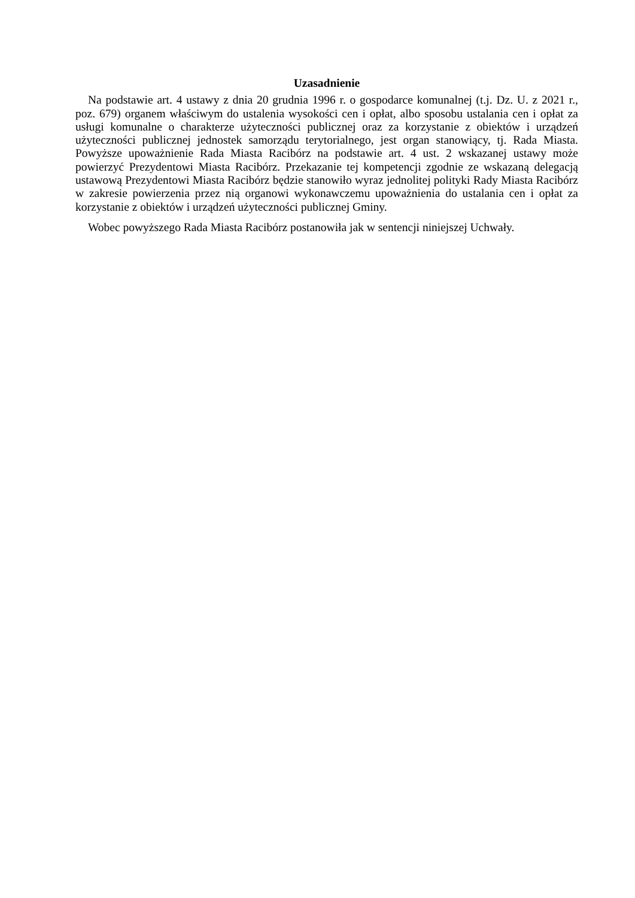Uzasadnienie
Na podstawie art. 4 ustawy z dnia 20 grudnia 1996 r. o gospodarce komunalnej (t.j. Dz. U. z 2021 r., poz. 679) organem właściwym do ustalenia wysokości cen i opłat, albo sposobu ustalania cen i opłat za usługi komunalne o charakterze użyteczności publicznej oraz za korzystanie z obiektów i urządzeń użyteczności publicznej jednostek samorządu terytorialnego, jest organ stanowiący, tj. Rada Miasta. Powyższe upoważnienie Rada Miasta Racibórz na podstawie art. 4 ust. 2 wskazanej ustawy może powierzyć Prezydentowi Miasta Racibórz. Przekazanie tej kompetencji zgodnie ze wskazaną delegacją ustawową Prezydentowi Miasta Racibórz będzie stanowiło wyraz jednolitej polityki Rady Miasta Racibórz w zakresie powierzenia przez nią organowi wykonawczemu upoważnienia do ustalania cen i opłat za korzystanie z obiektów i urządzeń użyteczności publicznej Gminy.
Wobec powyższego Rada Miasta Racibórz postanowiła jak w sentencji niniejszej Uchwały.